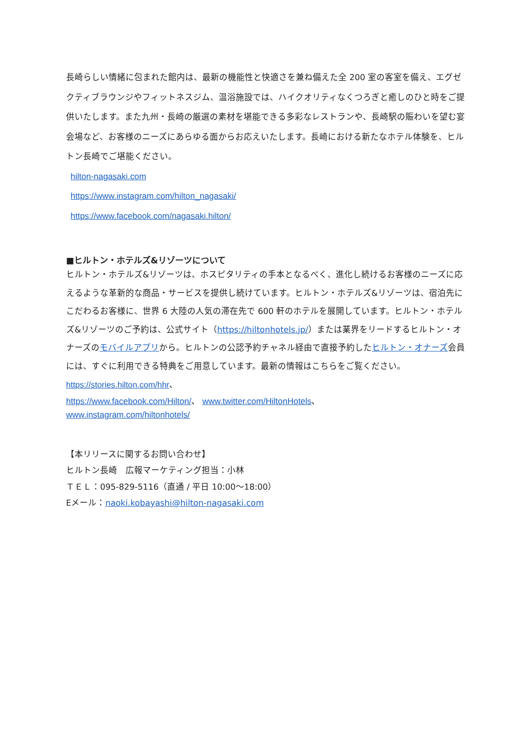長崎らしい情緒に包まれた館内は、最新の機能性と快適さを兼ね備えた全 200 室の客室を備え、エグゼクティブラウンジやフィットネスジム、温浴施設では、ハイクオリティなくつろぎと癒しのひと時をご提供いたします。また九州・長崎の厳選の素材を堪能できる多彩なレストランや、長崎駅の賑わいを望む宴会場など、お客様のニーズにあらゆる面からお応えいたします。長崎における新たなホテル体験を、ヒルトン長崎でご堪能ください。
hilton-nagasaki.com
https://www.instagram.com/hilton_nagasaki/
https://www.facebook.com/nagasaki.hilton/
■ヒルトン・ホテルズ&リゾーツについて
ヒルトン・ホテルズ&リゾーツは、ホスピタリティの手本となるべく、進化し続けるお客様のニーズに応えるような革新的な商品・サービスを提供し続けています。ヒルトン・ホテルズ&リゾーツは、宿泊先にこだわるお客様に、世界 6 大陸の人気の滞在先で 600 軒のホテルを展開しています。ヒルトン・ホテルズ&リゾーツのご予約は、公式サイト（https://hiltonhotels.jp/）または業界をリードするヒルトン・オナーズのモバイルアプリから。ヒルトンの公認予約チャネル経由で直接予約したヒルトン・オナーズ会員には、すぐに利用できる特典をご用意しています。最新の情報はこちらをご覧ください。https://stories.hilton.com/hhr、
https://www.facebook.com/Hilton/、 www.twitter.com/HiltonHotels、
www.instagram.com/hiltonhotels/
【本リリースに関するお問い合わせ】
ヒルトン長崎　広報マーケティング担当：小林
ＴＥＬ：095-829-5116（直通 / 平日 10:00～18:00）
Eメール：naoki.kobayashi@hilton-nagasaki.com